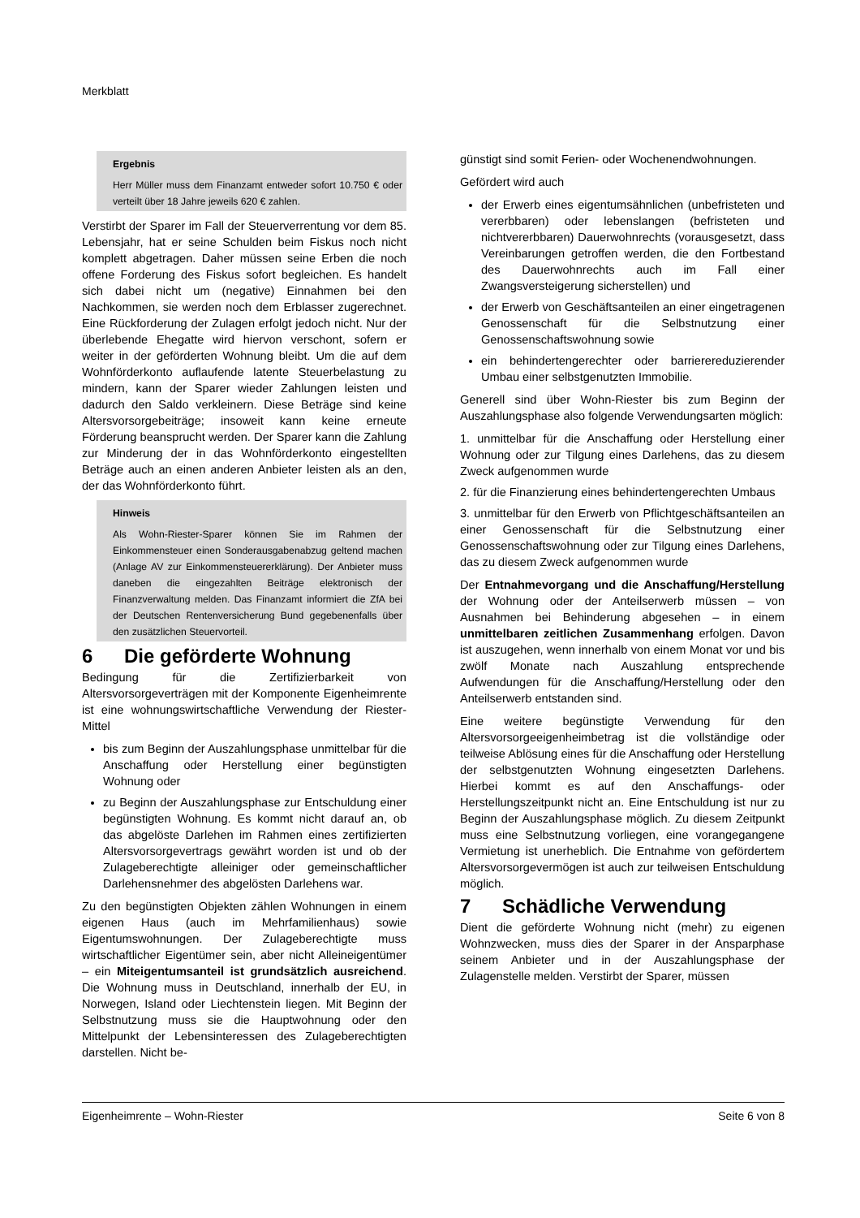Merkblatt
Ergebnis
Herr Müller muss dem Finanzamt entweder sofort 10.750 € oder verteilt über 18 Jahre jeweils 620 € zahlen.
Verstirbt der Sparer im Fall der Steuerverrentung vor dem 85. Lebensjahr, hat er seine Schulden beim Fiskus noch nicht komplett abgetragen. Daher müssen seine Erben die noch offene Forderung des Fiskus sofort begleichen. Es handelt sich dabei nicht um (negative) Einnahmen bei den Nachkommen, sie werden noch dem Erblasser zugerechnet. Eine Rückforderung der Zulagen erfolgt jedoch nicht. Nur der überlebende Ehegatte wird hiervon verschont, sofern er weiter in der geförderten Wohnung bleibt. Um die auf dem Wohnförderkonto auflaufende latente Steuerbelastung zu mindern, kann der Sparer wieder Zahlungen leisten und dadurch den Saldo verkleinern. Diese Beträge sind keine Altersvorsorgebeiträge; insoweit kann keine erneute Förderung beansprucht werden. Der Sparer kann die Zahlung zur Minderung der in das Wohnförderkonto eingestellten Beträge auch an einen anderen Anbieter leisten als an den, der das Wohnförderkonto führt.
Hinweis
Als Wohn-Riester-Sparer können Sie im Rahmen der Einkommensteuer einen Sonderausgabenabzug geltend machen (Anlage AV zur Einkommensteuererklärung). Der Anbieter muss daneben die eingezahlten Beiträge elektronisch der Finanzverwaltung melden. Das Finanzamt informiert die ZfA bei der Deutschen Rentenversicherung Bund gegebenenfalls über den zusätzlichen Steuervorteil.
6 Die geförderte Wohnung
Bedingung für die Zertifizierbarkeit von Altersvorsorgeverträgen mit der Komponente Eigenheimrente ist eine wohnungswirtschaftliche Verwendung der Riester-Mittel
bis zum Beginn der Auszahlungsphase unmittelbar für die Anschaffung oder Herstellung einer begünstigten Wohnung oder
zu Beginn der Auszahlungsphase zur Entschuldung einer begünstigten Wohnung. Es kommt nicht darauf an, ob das abgelöste Darlehen im Rahmen eines zertifizierten Altersvorsorgevertrags gewährt worden ist und ob der Zulageberechtigte alleiniger oder gemeinschaftlicher Darlehensnehmer des abgelösten Darlehens war.
Zu den begünstigten Objekten zählen Wohnungen in einem eigenen Haus (auch im Mehrfamilienhaus) sowie Eigentumswohnungen. Der Zulageberechtigte muss wirtschaftlicher Eigentümer sein, aber nicht Alleineigentümer – ein Miteigentumsanteil ist grundsätzlich ausreichend. Die Wohnung muss in Deutschland, innerhalb der EU, in Norwegen, Island oder Liechtenstein liegen. Mit Beginn der Selbstnutzung muss sie die Hauptwohnung oder den Mittelpunkt der Lebensinteressen des Zulageberechtigten darstellen. Nicht be-
günstigt sind somit Ferien- oder Wochenendwohnungen.
Gefördert wird auch
der Erwerb eines eigentumsähnlichen (unbefristeten und vererbbaren) oder lebenslangen (befristeten und nichtvererbbaren) Dauerwohnrechts (vorausgesetzt, dass Vereinbarungen getroffen werden, die den Fortbestand des Dauerwohnrechts auch im Fall einer Zwangsversteigerung sicherstellen) und
der Erwerb von Geschäftsanteilen an einer eingetragenen Genossenschaft für die Selbstnutzung einer Genossenschaftswohnung sowie
ein behindertengerechter oder barrierereduzierender Umbau einer selbstgenutzten Immobilie.
Generell sind über Wohn-Riester bis zum Beginn der Auszahlungsphase also folgende Verwendungsarten möglich:
1. unmittelbar für die Anschaffung oder Herstellung einer Wohnung oder zur Tilgung eines Darlehens, das zu diesem Zweck aufgenommen wurde
2. für die Finanzierung eines behindertengerechten Umbaus
3. unmittelbar für den Erwerb von Pflichtgeschäftsanteilen an einer Genossenschaft für die Selbstnutzung einer Genossenschaftswohnung oder zur Tilgung eines Darlehens, das zu diesem Zweck aufgenommen wurde
Der Entnahmevorgang und die Anschaffung/Herstellung der Wohnung oder der Anteilserwerb müssen – von Ausnahmen bei Behinderung abgesehen – in einem unmittelbaren zeitlichen Zusammenhang erfolgen. Davon ist auszugehen, wenn innerhalb von einem Monat vor und bis zwölf Monate nach Auszahlung entsprechende Aufwendungen für die Anschaffung/Herstellung oder den Anteilserwerb entstanden sind.
Eine weitere begünstigte Verwendung für den Altersvorsorgeeigenheimbetrag ist die vollständige oder teilweise Ablösung eines für die Anschaffung oder Herstellung der selbstgenutzten Wohnung eingesetzten Darlehens. Hierbei kommt es auf den Anschaffungs- oder Herstellungszeitpunkt nicht an. Eine Entschuldung ist nur zu Beginn der Auszahlungsphase möglich. Zu diesem Zeitpunkt muss eine Selbstnutzung vorliegen, eine vorangegangene Vermietung ist unerheblich. Die Entnahme von gefördertem Altersvorsorgevermögen ist auch zur teilweisen Entschuldung möglich.
7 Schädliche Verwendung
Dient die geförderte Wohnung nicht (mehr) zu eigenen Wohnzwecken, muss dies der Sparer in der Ansparphase seinem Anbieter und in der Auszahlungsphase der Zulagenstelle melden. Verstirbt der Sparer, müssen
Eigenheimrente – Wohn-Riester Seite 6 von 8